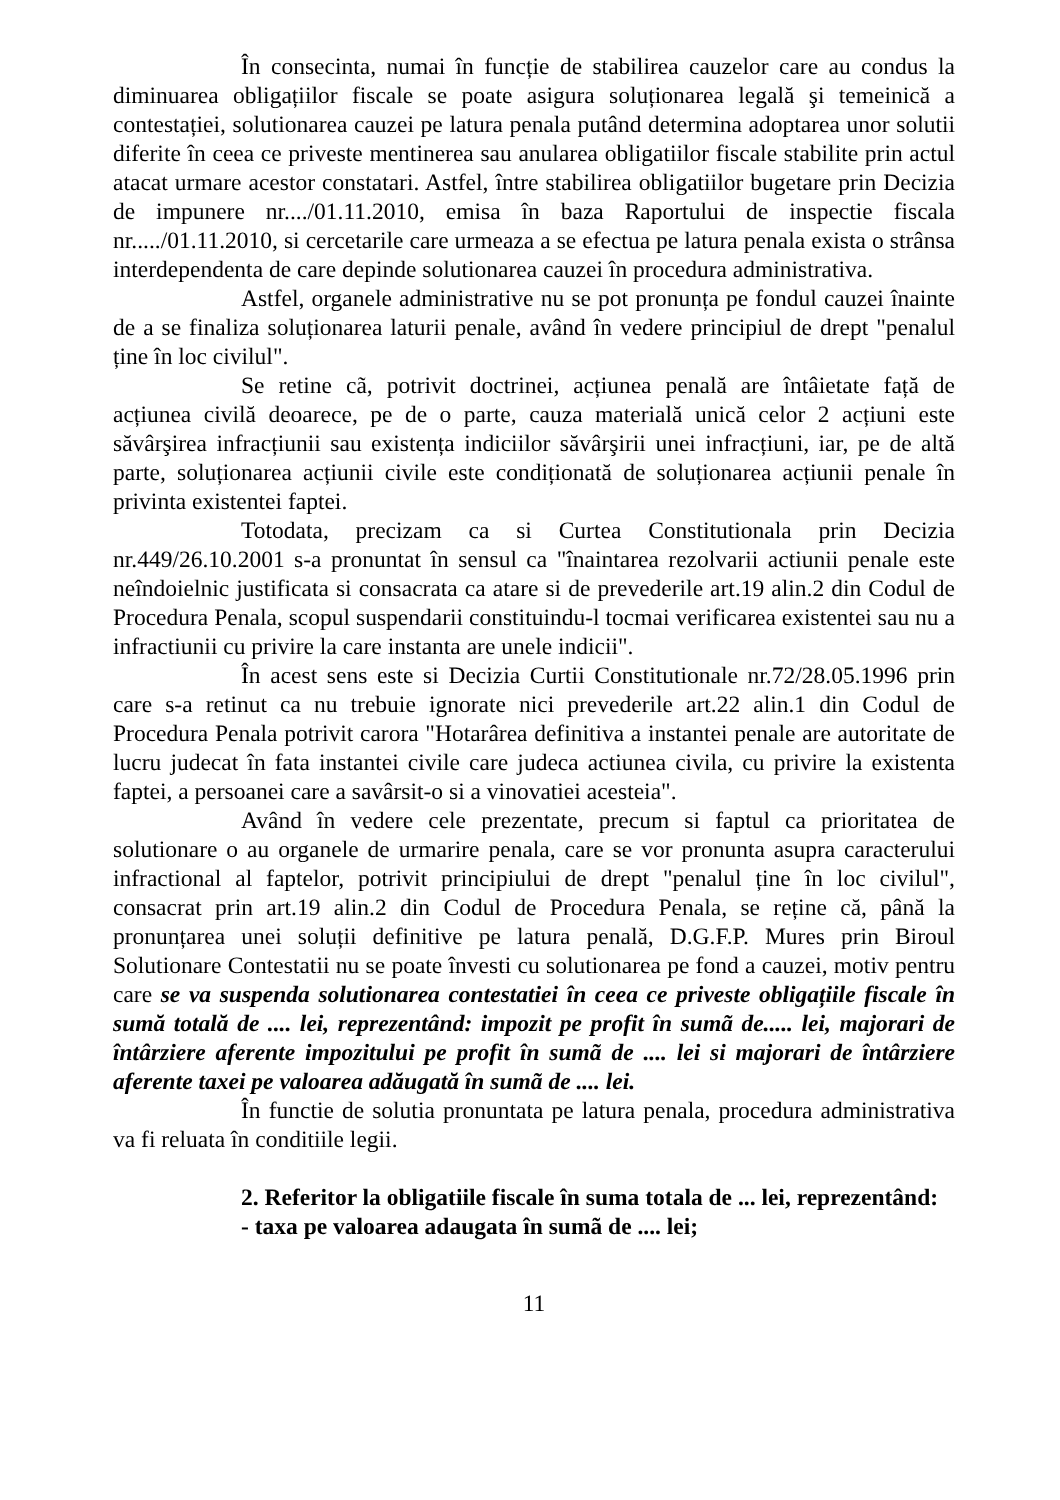În consecinta, numai în funcție de stabilirea cauzelor care au condus la diminuarea obligațiilor fiscale se poate asigura soluționarea legală şi temeinică a contestației, solutionarea cauzei pe latura penala putând determina adoptarea unor solutii diferite în ceea ce priveste mentinerea sau anularea obligatiilor fiscale stabilite prin actul atacat urmare acestor constatari. Astfel, între stabilirea obligatiilor bugetare prin Decizia de impunere nr..../01.11.2010, emisa în baza Raportului de inspectie fiscala nr...../01.11.2010, si cercetarile care urmeaza a se efectua pe latura penala exista o strânsa interdependenta de care depinde solutionarea cauzei în procedura administrativa.
Astfel, organele administrative nu se pot pronunța pe fondul cauzei înainte de a se finaliza soluționarea laturii penale, având în vedere principiul de drept "penalul ține în loc civilul".
Se retine cã, potrivit doctrinei, acțiunea penală are întâietate față de acțiunea civilă deoarece, pe de o parte, cauza materială unică celor 2 acțiuni este săvârşirea infracțiunii sau existența indiciilor săvârşirii unei infracțiuni, iar, pe de altă parte, soluționarea acțiunii civile este condiționată de soluționarea acțiunii penale în privinta existentei faptei.
Totodata, precizam ca si Curtea Constitutionala prin Decizia nr.449/26.10.2001 s-a pronuntat în sensul ca "înaintarea rezolvarii actiunii penale este neîndoielnic justificata si consacrata ca atare si de prevederile art.19 alin.2 din Codul de Procedura Penala, scopul suspendarii constituindu-l tocmai verificarea existentei sau nu a infractiunii cu privire la care instanta are unele indicii".
În acest sens este si Decizia Curtii Constitutionale nr.72/28.05.1996 prin care s-a retinut ca nu trebuie ignorate nici prevederile art.22 alin.1 din Codul de Procedura Penala potrivit carora "Hotarârea definitiva a instantei penale are autoritate de lucru judecat în fata instantei civile care judeca actiunea civila, cu privire la existenta faptei, a persoanei care a savârsit-o si a vinovatiei acesteia".
Având în vedere cele prezentate, precum si faptul ca prioritatea de solutionare o au organele de urmarire penala, care se vor pronunta asupra caracterului infractional al faptelor, potrivit principiului de drept "penalul ține în loc civilul", consacrat prin art.19 alin.2 din Codul de Procedura Penala, se reține că, până la pronunțarea unei soluții definitive pe latura penală, D.G.F.P. Mures prin Biroul Solutionare Contestatii nu se poate învesti cu solutionarea pe fond a cauzei, motiv pentru care se va suspenda solutionarea contestatiei în ceea ce priveste obligațiile fiscale în sumă totală de .... lei, reprezentând: impozit pe profit în sumã de..... lei, majorari de întârziere aferente impozitului pe profit în sumã de .... lei si majorari de întârziere aferente taxei pe valoarea adăugată în sumã de .... lei.
În functie de solutia pronuntata pe latura penala, procedura administrativa va fi reluata în conditiile legii.
2. Referitor la obligatiile fiscale în suma totala de ... lei, reprezentând:
- taxa pe valoarea adaugata în sumã de .... lei;
11